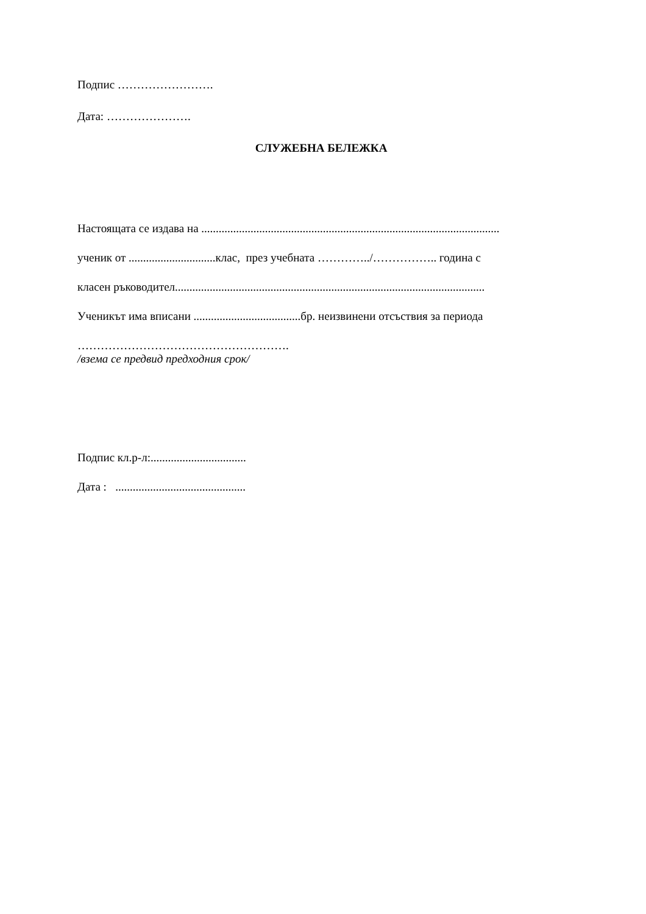Подпис …………………….
Дата: ………………….
СЛУЖЕБНА БЕЛЕЖКА
Настоящата се издава на .......................................................................................................
ученик от ..............................клас, през учебната …………../…………….. година с
класен ръководител...........................................................................................................
Ученикът има вписани .....................................бр. неизвинени отсъствия за периода
……………………………………………….
/взема се предвид предходния срок/
Подпис кл.р-л:.................................
Дата : .............................................